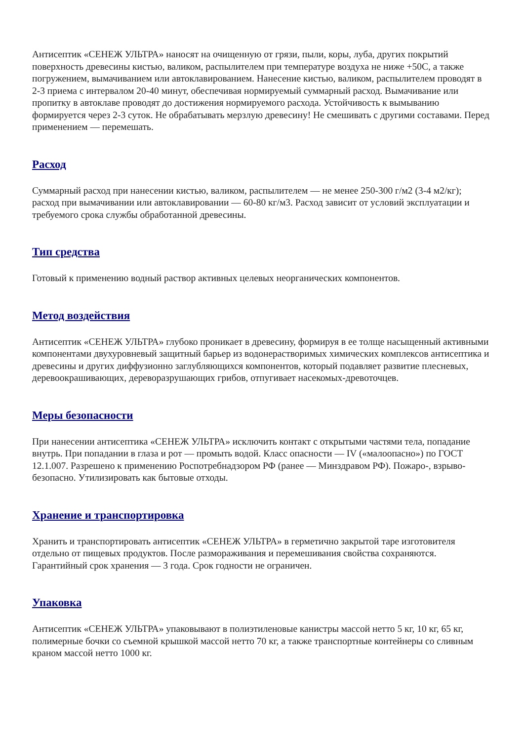Антисептик «СЕНЕЖ УЛЬТРА» наносят на очищенную от грязи, пыли, коры, луба, других покрытий поверхность древесины кистью, валиком, распылителем при температуре воздуха не ниже +50С, а также погружением, вымачиванием или автоклавированием. Нанесение кистью, валиком, распылителем проводят в 2-3 приема с интервалом 20-40 минут, обеспечивая нормируемый суммарный расход. Вымачивание или пропитку в автоклаве проводят до достижения нормируемого расхода. Устойчивость к вымыванию формируется через 2-3 суток. Не обрабатывать мерзлую древесину! Не смешивать с другими составами. Перед применением — перемешать.
Расход
Суммарный расход при нанесении кистью, валиком, распылителем — не менее 250-300 г/м2 (3-4 м2/кг); расход при вымачивании или автоклавировании — 60-80 кг/м3. Расход зависит от условий эксплуатации и требуемого срока службы обработанной древесины.
Тип средства
Готовый к применению водный раствор активных целевых неорганических компонентов.
Метод воздействия
Антисептик «СЕНЕЖ УЛЬТРА» глубоко проникает в древесину, формируя в ее толще насыщенный активными компонентами двухуровневый защитный барьер из водонерастворимых химических комплексов антисептика и древесины и других диффузионно заглубляющихся компонентов, который подавляет развитие плесневых, деревоокрашивающих, дереворазрушающих грибов, отпугивает насекомых-древоточцев.
Меры безопасности
При нанесении антисептика «СЕНЕЖ УЛЬТРА» исключить контакт с открытыми частями тела, попадание внутрь. При попадании в глаза и рот — промыть водой. Класс опасности — IV («малоопасно») по ГОСТ 12.1.007. Разрешено к применению Роспотребнадзором РФ (ранее — Минздравом РФ). Пожаро-, взрыво- безопасно. Утилизировать как бытовые отходы.
Хранение и транспортировка
Хранить и транспортировать антисептик «СЕНЕЖ УЛЬТРА» в герметично закрытой таре изготовителя отдельно от пищевых продуктов. После размораживания и перемешивания свойства сохраняются. Гарантийный срок хранения — 3 года. Срок годности не ограничен.
Упаковка
Антисептик «СЕНЕЖ УЛЬТРА» упаковывают в полиэтиленовые канистры массой нетто 5 кг, 10 кг, 65 кг, полимерные бочки со съемной крышкой массой нетто 70 кг, а также транспортные контейнеры со сливным краном массой нетто 1000 кг.